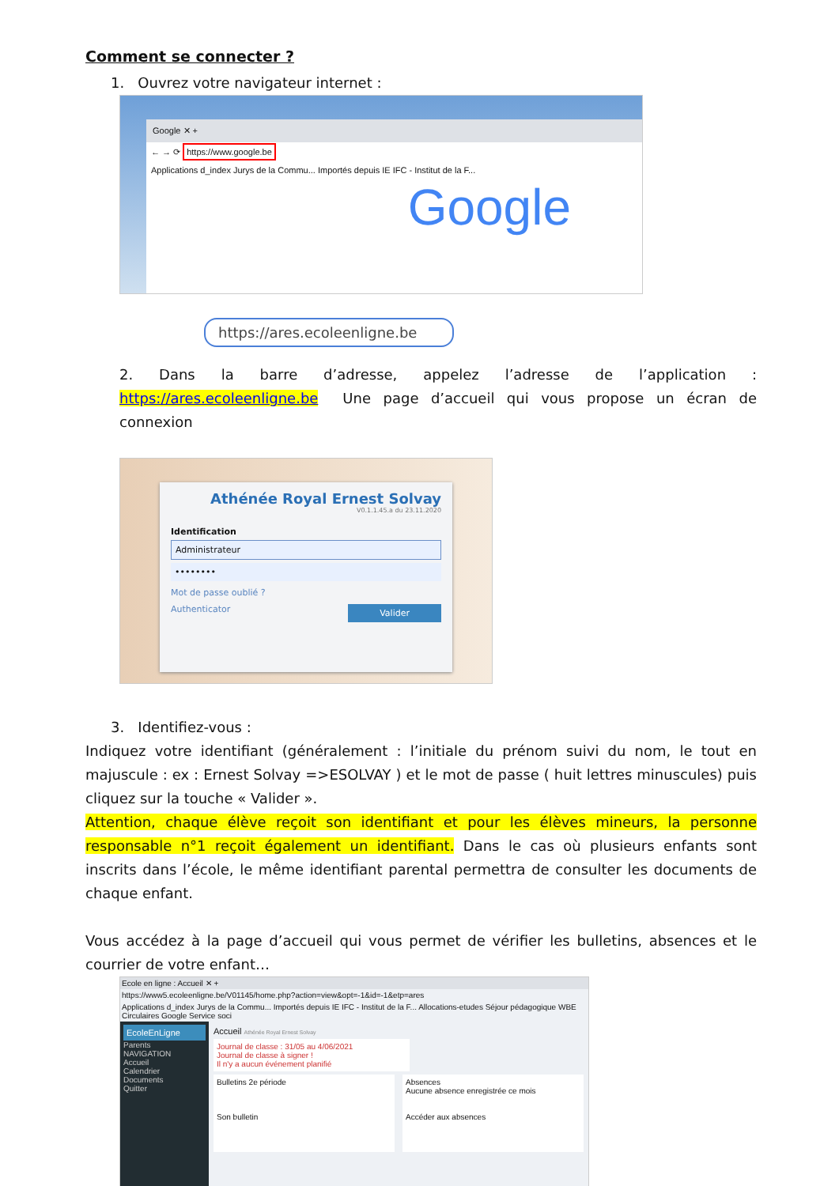Comment se connecter ?
1. Ouvrez votre navigateur internet :
Google ✕ +
← → ⟳ https://www.google.be
Applications d_index Jurys de la Commu... Importés depuis IE IFC - Institut de la F...
Google
https://ares.ecoleenligne.be
2. Dans la barre d’adresse, appelez l’adresse de l’application :
https://ares.ecoleenligne.be Une page d’accueil qui vous propose un écran de connexion
Athénée Royal Ernest Solvay
V0.1.1.45.a du 23.11.2020
Identification
Administrateur
••••••••
Mot de passe oublié ?
Authenticator Valider
3. Identifiez-vous :
Indiquez votre identifiant (généralement : l’initiale du prénom suivi du nom, le tout en majuscule : ex : Ernest Solvay =>ESOLVAY ) et le mot de passe ( huit lettres minuscules) puis cliquez sur la touche « Valider ».
Attention, chaque élève reçoit son identifiant et pour les élèves mineurs, la personne responsable n°1 reçoit également un identifiant. Dans le cas où plusieurs enfants sont inscrits dans l’école, le même identifiant parental permettra de consulter les documents de chaque enfant.
Vous accédez à la page d’accueil qui vous permet de vérifier les bulletins, absences et le courrier de votre enfant…
Ecole en ligne : Accueil ✕ +
https://www5.ecoleenligne.be/V01145/home.php?action=view&opt=-1&id=-1&etp=ares
Applications d_index Jurys de la Commu... Importés depuis IE IFC - Institut de la F... Allocations-etudes Séjour pédagogique WBE Circulaires Google Service soci
EcoleEnLigne
Parents
NAVIGATION
Accueil
Calendrier
Documents
Quitter
Accueil Athénée Royal Ernest Solvay
Journal de classe : 31/05 au 4/06/2021
Journal de classe à signer !
Il n'y a aucun événement planifié
Bulletins 2e période
Son bulletin
Absences
Aucune absence enregistrée ce mois
Accéder aux absences